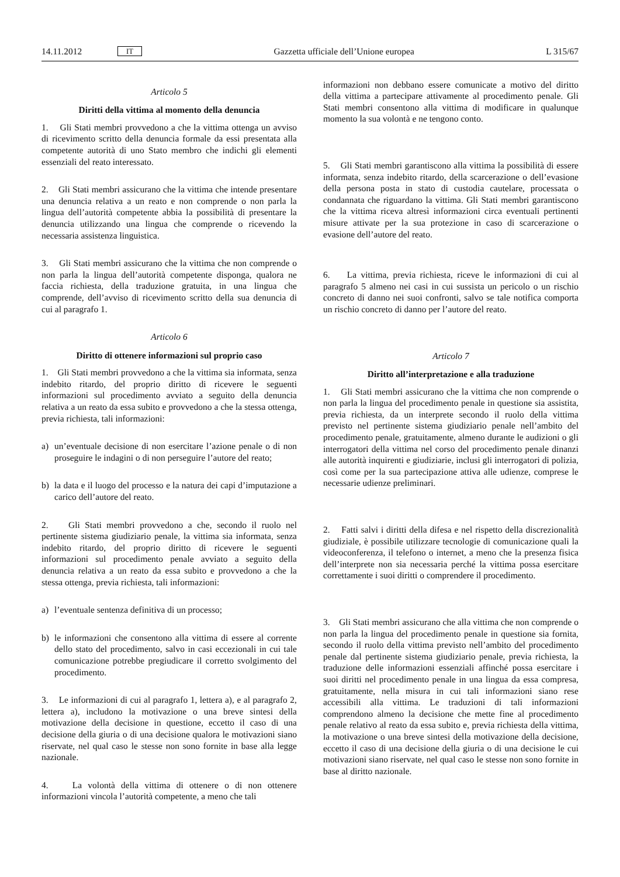14.11.2012 IT Gazzetta ufficiale dell’Unione europea L 315/67
Articolo 5
Diritti della vittima al momento della denuncia
1. Gli Stati membri provvedono a che la vittima ottenga un avviso di ricevimento scritto della denuncia formale da essi presentata alla competente autorità di uno Stato membro che indichi gli elementi essenziali del reato interessato.
2. Gli Stati membri assicurano che la vittima che intende presentare una denuncia relativa a un reato e non comprende o non parla la lingua dell’autorità competente abbia la possibilità di presentare la denuncia utilizzando una lingua che comprende o ricevendo la necessaria assistenza linguistica.
3. Gli Stati membri assicurano che la vittima che non comprende o non parla la lingua dell’autorità competente disponga, qualora ne faccia richiesta, della traduzione gratuita, in una lingua che comprende, dell’avviso di ricevimento scritto della sua denuncia di cui al paragrafo 1.
Articolo 6
Diritto di ottenere informazioni sul proprio caso
1. Gli Stati membri provvedono a che la vittima sia informata, senza indebito ritardo, del proprio diritto di ricevere le seguenti informazioni sul procedimento avviato a seguito della denuncia relativa a un reato da essa subito e provvedono a che la stessa ottenga, previa richiesta, tali informazioni:
a) un’eventuale decisione di non esercitare l’azione penale o di non proseguire le indagini o di non perseguire l’autore del reato;
b) la data e il luogo del processo e la natura dei capi d’imputazione a carico dell’autore del reato.
2. Gli Stati membri provvedono a che, secondo il ruolo nel pertinente sistema giudiziario penale, la vittima sia informata, senza indebito ritardo, del proprio diritto di ricevere le seguenti informazioni sul procedimento penale avviato a seguito della denuncia relativa a un reato da essa subito e provvedono a che la stessa ottenga, previa richiesta, tali informazioni:
a) l’eventuale sentenza definitiva di un processo;
b) le informazioni che consentono alla vittima di essere al corrente dello stato del procedimento, salvo in casi eccezionali in cui tale comunicazione potrebbe pregiudicare il corretto svolgimento del procedimento.
3. Le informazioni di cui al paragrafo 1, lettera a), e al paragrafo 2, lettera a), includono la motivazione o una breve sintesi della motivazione della decisione in questione, eccetto il caso di una decisione della giuria o di una decisione qualora le motivazioni siano riservate, nel qual caso le stesse non sono fornite in base alla legge nazionale.
4. La volontà della vittima di ottenere o di non ottenere informazioni vincola l’autorità competente, a meno che tali
informazioni non debbano essere comunicate a motivo del diritto della vittima a partecipare attivamente al procedimento penale. Gli Stati membri consentono alla vittima di modificare in qualunque momento la sua volontà e ne tengono conto.
5. Gli Stati membri garantiscono alla vittima la possibilità di essere informata, senza indebito ritardo, della scarcerazione o dell’evasione della persona posta in stato di custodia cautelare, processata o condannata che riguardano la vittima. Gli Stati membri garantiscono che la vittima riceva altresì informazioni circa eventuali pertinenti misure attivate per la sua protezione in caso di scarcerazione o evasione dell’autore del reato.
6. La vittima, previa richiesta, riceve le informazioni di cui al paragrafo 5 almeno nei casi in cui sussista un pericolo o un rischio concreto di danno nei suoi confronti, salvo se tale notifica comporta un rischio concreto di danno per l’autore del reato.
Articolo 7
Diritto all’interpretazione e alla traduzione
1. Gli Stati membri assicurano che la vittima che non comprende o non parla la lingua del procedimento penale in questione sia assistita, previa richiesta, da un interprete secondo il ruolo della vittima previsto nel pertinente sistema giudiziario penale nell’ambito del procedimento penale, gratuitamente, almeno durante le audizioni o gli interrogatori della vittima nel corso del procedimento penale dinanzi alle autorità inquirenti e giudiziarie, inclusi gli interrogatori di polizia, così come per la sua partecipazione attiva alle udienze, comprese le necessarie udienze preliminari.
2. Fatti salvi i diritti della difesa e nel rispetto della discrezionalità giudiziale, è possibile utilizzare tecnologie di comunicazione quali la videoconferenza, il telefono o internet, a meno che la presenza fisica dell’interprete non sia necessaria perché la vittima possa esercitare correttamente i suoi diritti o comprendere il procedimento.
3. Gli Stati membri assicurano che alla vittima che non comprende o non parla la lingua del procedimento penale in questione sia fornita, secondo il ruolo della vittima previsto nell’ambito del procedimento penale dal pertinente sistema giudiziario penale, previa richiesta, la traduzione delle informazioni essenziali affinché possa esercitare i suoi diritti nel procedimento penale in una lingua da essa compresa, gratuitamente, nella misura in cui tali informazioni siano rese accessibili alla vittima. Le traduzioni di tali informazioni comprendono almeno la decisione che mette fine al procedimento penale relativo al reato da essa subito e, previa richiesta della vittima, la motivazione o una breve sintesi della motivazione della decisione, eccetto il caso di una decisione della giuria o di una decisione le cui motivazioni siano riservate, nel qual caso le stesse non sono fornite in base al diritto nazionale.